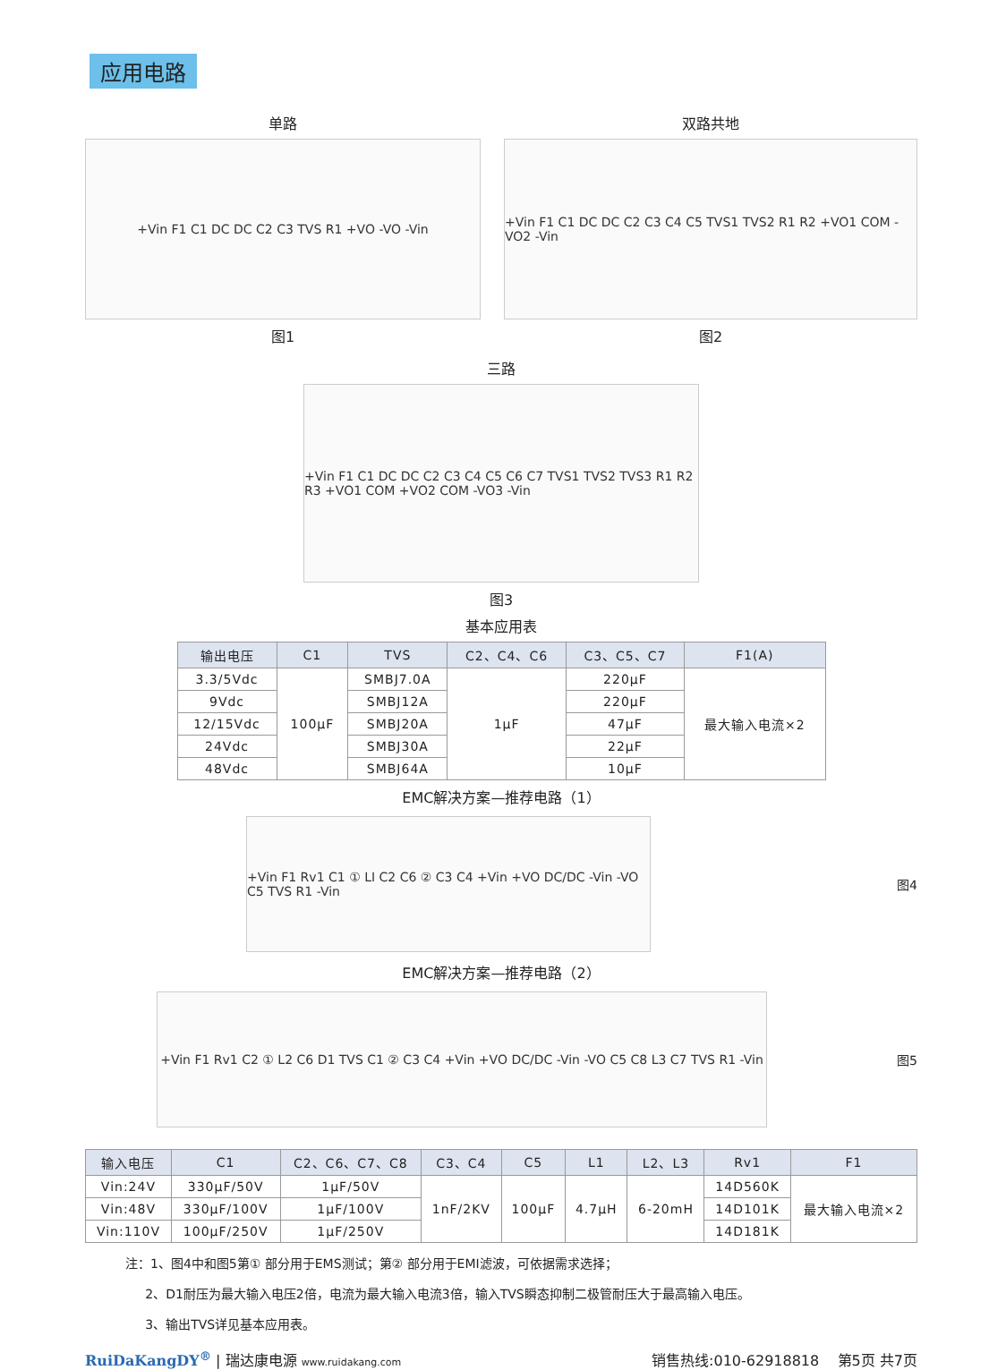应用电路
单路
+Vin F1 C1 DC DC C2 C3 TVS R1 +VO -VO -Vin
图1
双路共地
+Vin F1 C1 DC DC C2 C3 C4 C5 TVS1 TVS2 R1 R2 +VO1 COM -VO2 -Vin
图2
三路
+Vin F1 C1 DC DC C2 C3 C4 C5 C6 C7 TVS1 TVS2 TVS3 R1 R2 R3 +VO1 COM +VO2 COM -VO3 -Vin
图3
基本应用表
| 输出电压 | C1 | TVS | C2、C4、C6 | C3、C5、C7 | F1(A) |
| --- | --- | --- | --- | --- | --- |
| 3.3/5Vdc | 100μF | SMBJ7.0A | 1μF | 220μF | 最大输入电流×2 |
| 9Vdc | | SMBJ12A | | 220μF | |
| 12/15Vdc | | SMBJ20A | | 47μF | |
| 24Vdc | | SMBJ30A | | 22μF | |
| 48Vdc | | SMBJ64A | | 10μF | |
EMC解决方案—推荐电路（1）
+Vin F1 Rv1 C1 ① LI C2 C6 ② C3 C4 +Vin +VO DC/DC -Vin -VO C5 TVS R1 -Vin
图4
EMC解决方案—推荐电路（2）
+Vin F1 Rv1 C2 ① L2 C6 D1 TVS C1 ② C3 C4 +Vin +VO DC/DC -Vin -VO C5 C8 L3 C7 TVS R1 -Vin
图5
| 输入电压 | C1 | C2、C6、C7、C8 | C3、C4 | C5 | L1 | L2、L3 | Rv1 | F1 |
| --- | --- | --- | --- | --- | --- | --- | --- | --- |
| Vin:24V | 330μF/50V | 1μF/50V | 1nF/2KV | 100μF | 4.7μH | 6-20mH | 14D560K | 最大输入电流×2 |
| Vin:48V | 330μF/100V | 1μF/100V | | | | | 14D101K | |
| Vin:110V | 100μF/250V | 1μF/250V | | | | | 14D181K | |
注：1、图4中和图5第① 部分用于EMS测试；第② 部分用于EMI滤波，可依据需求选择；
2、D1耐压为最大输入电压2倍，电流为最大输入电流3倍，输入TVS瞬态抑制二极管耐压大于最高输入电压。
3、输出TVS详见基本应用表。
RuiDaKangDY<sup>®</sup> | 瑞达康电源 www.ruidakang.com
销售热线:010-62918818 第5页 共7页